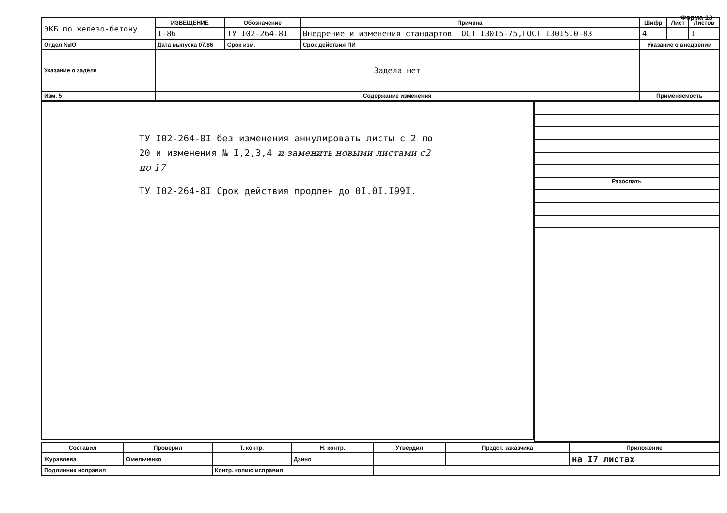Форма 13
| ЭКБ по железо-бетону | ИЗВЕЩЕНИЕ | Обозначение | Причина | Шифр | Лист | Листов |
| | I-86 | ТУ I02-264-8I | Внедрение и изменения стандартов ГОСТ I30I5-75,ГОСТ I30I5.0-83 | 4 | | I |
| Отдел №IO | Дата выпуска 07.86 | Срок изм. | Срок действия ПИ | Указание о внедрении | | |
| Указание о заделе | Задела нет | | | | | |
| Изм. 5 | Содержание изменения | | | Применяемость | | |
ТУ I02-264-8I без изменения аннулировать листы с 2 по 20 и изменения № I,2,3,4 и заменить новыми листами с2 по 17
ТУ I02-264-8I Срок действия продлен до 0I.0I.I99I.
Разослать
| Составил | Проверил | Т. контр. | Н. контр. | Утвердил | Предст. заказчика | Приложение |
| --- | --- | --- | --- | --- | --- | --- |
| Журавлева | Омельченко | | Дзино | | | на I7 листах |
| Подлинник исправил | | Контр. копию исправил | | | | |